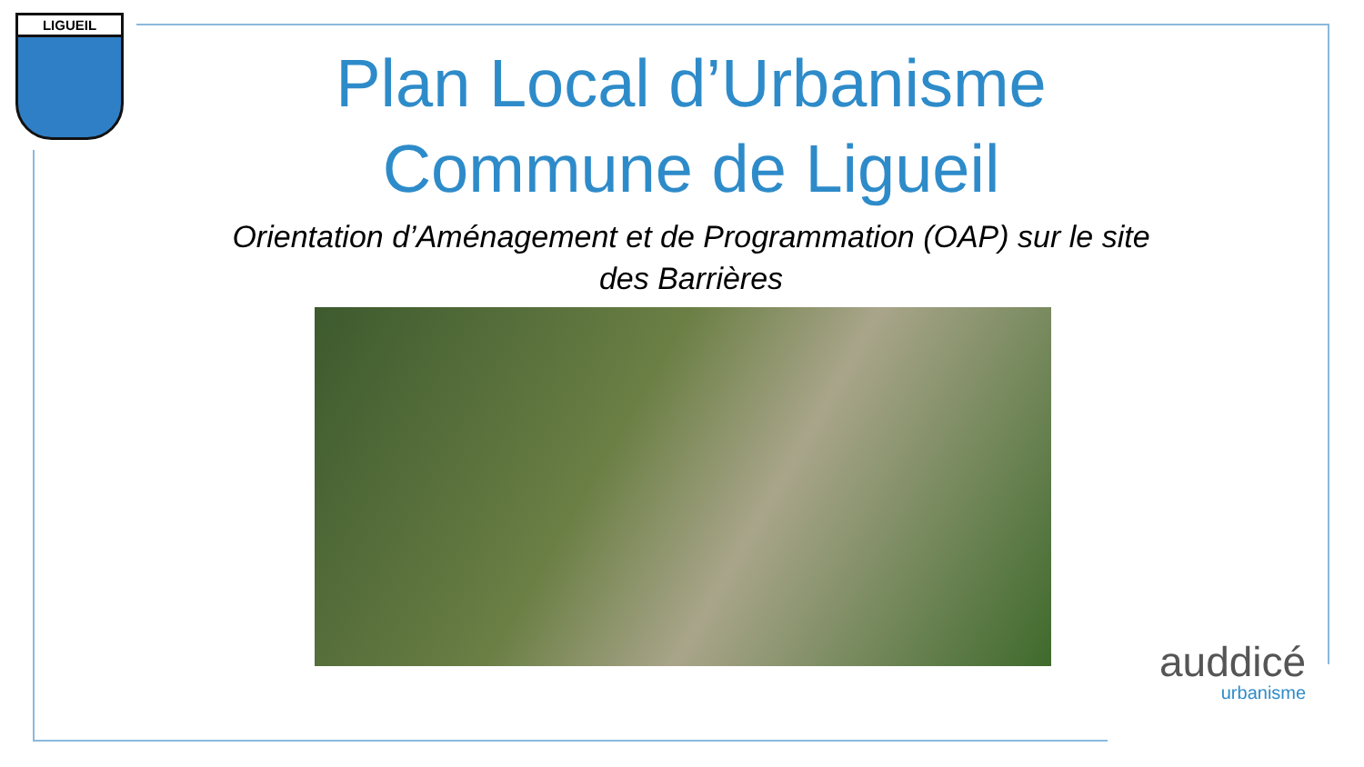LIGUEIL
Plan Local d’Urbanisme
Commune de Ligueil
Orientation d’Aménagement et de Programmation (OAP) sur le site des Barrières
auddicé
urbanisme